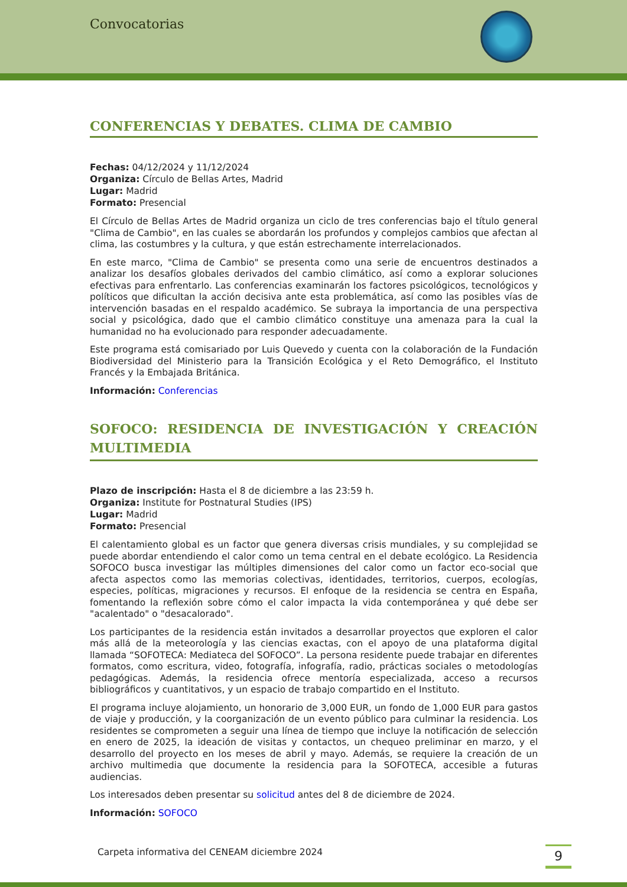Convocatorias
CONFERENCIAS Y DEBATES. CLIMA DE CAMBIO
Fechas: 04/12/2024 y 11/12/2024
Organiza: Círculo de Bellas Artes, Madrid
Lugar: Madrid
Formato: Presencial
El Círculo de Bellas Artes de Madrid organiza un ciclo de tres conferencias bajo el título general "Clima de Cambio", en las cuales se abordarán los profundos y complejos cambios que afectan al clima, las costumbres y la cultura, y que están estrechamente interrelacionados.
En este marco, "Clima de Cambio" se presenta como una serie de encuentros destinados a analizar los desafíos globales derivados del cambio climático, así como a explorar soluciones efectivas para enfrentarlo. Las conferencias examinarán los factores psicológicos, tecnológicos y políticos que dificultan la acción decisiva ante esta problemática, así como las posibles vías de intervención basadas en el respaldo académico. Se subraya la importancia de una perspectiva social y psicológica, dado que el cambio climático constituye una amenaza para la cual la humanidad no ha evolucionado para responder adecuadamente.
Este programa está comisariado por Luis Quevedo y cuenta con la colaboración de la Fundación Biodiversidad del Ministerio para la Transición Ecológica y el Reto Demográfico, el Instituto Francés y la Embajada Británica.
Información: Conferencias
SOFOCO: RESIDENCIA DE INVESTIGACIÓN Y CREACIÓN MULTIMEDIA
Plazo de inscripción: Hasta el 8 de diciembre a las 23:59 h.
Organiza: Institute for Postnatural Studies (IPS)
Lugar: Madrid
Formato: Presencial
El calentamiento global es un factor que genera diversas crisis mundiales, y su complejidad se puede abordar entendiendo el calor como un tema central en el debate ecológico. La Residencia SOFOCO busca investigar las múltiples dimensiones del calor como un factor eco-social que afecta aspectos como las memorias colectivas, identidades, territorios, cuerpos, ecologías, especies, políticas, migraciones y recursos. El enfoque de la residencia se centra en España, fomentando la reflexión sobre cómo el calor impacta la vida contemporánea y qué debe ser "acalentado" o "desacalorado".
Los participantes de la residencia están invitados a desarrollar proyectos que exploren el calor más allá de la meteorología y las ciencias exactas, con el apoyo de una plataforma digital llamada “SOFOTECA: Mediateca del SOFOCO”. La persona residente puede trabajar en diferentes formatos, como escritura, video, fotografía, infografía, radio, prácticas sociales o metodologías pedagógicas. Además, la residencia ofrece mentoría especializada, acceso a recursos bibliográficos y cuantitativos, y un espacio de trabajo compartido en el Instituto.
El programa incluye alojamiento, un honorario de 3,000 EUR, un fondo de 1,000 EUR para gastos de viaje y producción, y la coorganización de un evento público para culminar la residencia. Los residentes se comprometen a seguir una línea de tiempo que incluye la notificación de selección en enero de 2025, la ideación de visitas y contactos, un chequeo preliminar en marzo, y el desarrollo del proyecto en los meses de abril y mayo. Además, se requiere la creación de un archivo multimedia que documente la residencia para la SOFOTECA, accesible a futuras audiencias.
Los interesados deben presentar su solicitud antes del 8 de diciembre de 2024.
Información: SOFOCO
Carpeta informativa del CENEAM diciembre 2024
9